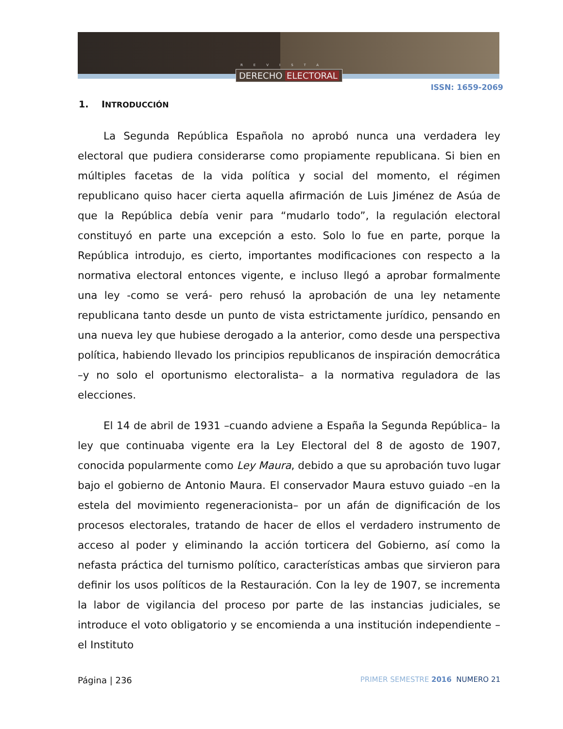REVISTA
DERECHO ELECTORAL
ISSN: 1659-2069
1. INTRODUCCIÓN
La Segunda República Española no aprobó nunca una verdadera ley electoral que pudiera considerarse como propiamente republicana. Si bien en múltiples facetas de la vida política y social del momento, el régimen republicano quiso hacer cierta aquella afirmación de Luis Jiménez de Asúa de que la República debía venir para “mudarlo todo”, la regulación electoral constituyó en parte una excepción a esto. Solo lo fue en parte, porque la República introdujo, es cierto, importantes modificaciones con respecto a la normativa electoral entonces vigente, e incluso llegó a aprobar formalmente una ley -como se verá- pero rehusó la aprobación de una ley netamente republicana tanto desde un punto de vista estrictamente jurídico, pensando en una nueva ley que hubiese derogado a la anterior, como desde una perspectiva política, habiendo llevado los principios republicanos de inspiración democrática –y no solo el oportunismo electoralista– a la normativa reguladora de las elecciones.
El 14 de abril de 1931 –cuando adviene a España la Segunda República– la ley que continuaba vigente era la Ley Electoral del 8 de agosto de 1907, conocida popularmente como Ley Maura, debido a que su aprobación tuvo lugar bajo el gobierno de Antonio Maura. El conservador Maura estuvo guiado –en la estela del movimiento regeneracionista– por un afán de dignificación de los procesos electorales, tratando de hacer de ellos el verdadero instrumento de acceso al poder y eliminando la acción torticera del Gobierno, así como la nefasta práctica del turnismo político, características ambas que sirvieron para definir los usos políticos de la Restauración. Con la ley de 1907, se incrementa la labor de vigilancia del proceso por parte de las instancias judiciales, se introduce el voto obligatorio y se encomienda a una institución independiente –el Instituto
Página | 236 PRIMER SEMESTRE 2016 NUMERO 21